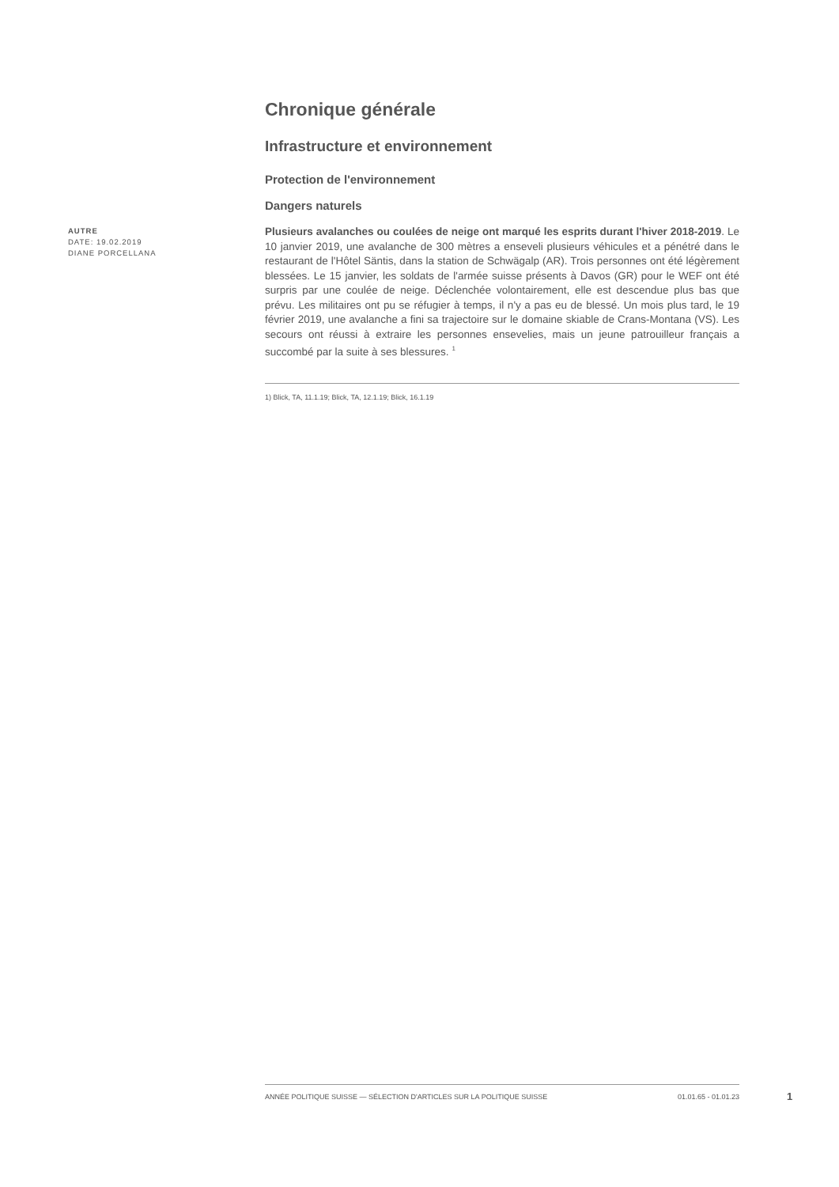AUTRE
DATE: 19.02.2019
DIANE PORCELLANA
Chronique générale
Infrastructure et environnement
Protection de l'environnement
Dangers naturels
Plusieurs avalanches ou coulées de neige ont marqué les esprits durant l'hiver 2018-2019. Le 10 janvier 2019, une avalanche de 300 mètres a enseveli plusieurs véhicules et a pénétré dans le restaurant de l'Hôtel Säntis, dans la station de Schwägalp (AR). Trois personnes ont été légèrement blessées. Le 15 janvier, les soldats de l'armée suisse présents à Davos (GR) pour le WEF ont été surpris par une coulée de neige. Déclenchée volontairement, elle est descendue plus bas que prévu. Les militaires ont pu se réfugier à temps, il n'y a pas eu de blessé. Un mois plus tard, le 19 février 2019, une avalanche a fini sa trajectoire sur le domaine skiable de Crans-Montana (VS). Les secours ont réussi à extraire les personnes ensevelies, mais un jeune patrouilleur français a succombé par la suite à ses blessures. <sup>1</sup>
1) Blick, TA, 11.1.19; Blick, TA, 12.1.19; Blick, 16.1.19
ANNÉE POLITIQUE SUISSE — SÉLECTION D'ARTICLES SUR LA POLITIQUE SUISSE 01.01.65 - 01.01.23
1